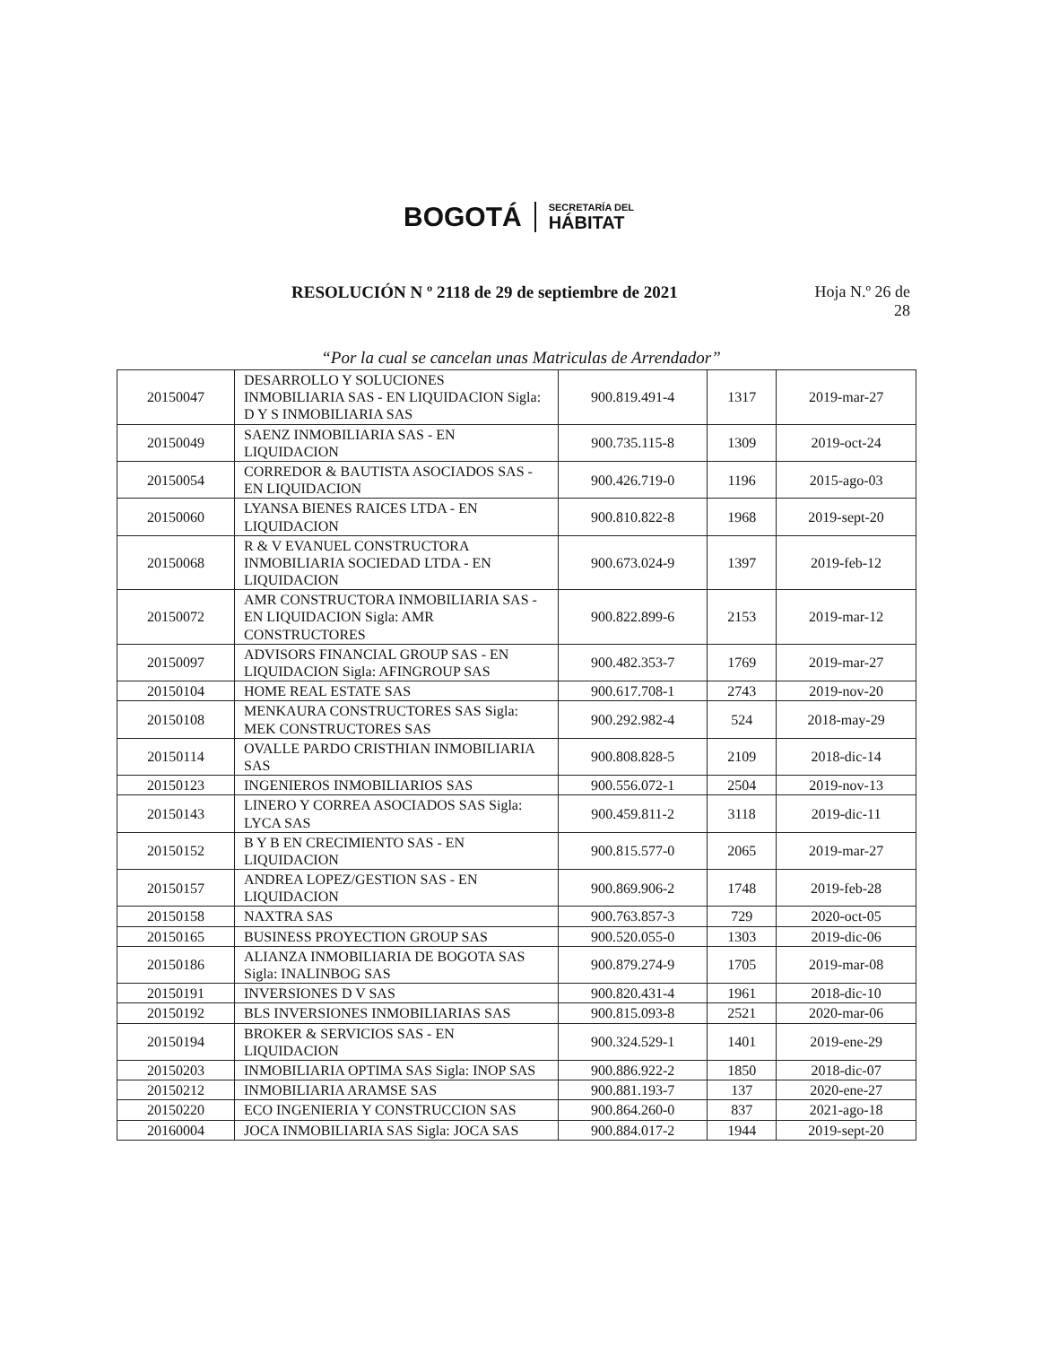BOGOTÁ
SECRETARÍA DEL
HÁBITAT
RESOLUCIÓN N º 2118 de 29 de septiembre de 2021
Hoja N.º 26 de
28
“Por la cual se cancelan unas Matriculas de Arrendador”
| 20150047 | DESARROLLO Y SOLUCIONES INMOBILIARIA SAS - EN LIQUIDACION Sigla: D Y S INMOBILIARIA SAS | 900.819.491-4 | 1317 | 2019-mar-27 |
| 20150049 | SAENZ INMOBILIARIA SAS - EN LIQUIDACION | 900.735.115-8 | 1309 | 2019-oct-24 |
| 20150054 | CORREDOR & BAUTISTA ASOCIADOS SAS - EN LIQUIDACION | 900.426.719-0 | 1196 | 2015-ago-03 |
| 20150060 | LYANSA BIENES RAICES LTDA - EN LIQUIDACION | 900.810.822-8 | 1968 | 2019-sept-20 |
| 20150068 | R & V EVANUEL CONSTRUCTORA INMOBILIARIA SOCIEDAD LTDA - EN LIQUIDACION | 900.673.024-9 | 1397 | 2019-feb-12 |
| 20150072 | AMR CONSTRUCTORA INMOBILIARIA SAS - EN LIQUIDACION Sigla: AMR CONSTRUCTORES | 900.822.899-6 | 2153 | 2019-mar-12 |
| 20150097 | ADVISORS FINANCIAL GROUP SAS - EN LIQUIDACION Sigla: AFINGROUP SAS | 900.482.353-7 | 1769 | 2019-mar-27 |
| 20150104 | HOME REAL ESTATE SAS | 900.617.708-1 | 2743 | 2019-nov-20 |
| 20150108 | MENKAURA CONSTRUCTORES SAS Sigla: MEK CONSTRUCTORES SAS | 900.292.982-4 | 524 | 2018-may-29 |
| 20150114 | OVALLE PARDO CRISTHIAN INMOBILIARIA SAS | 900.808.828-5 | 2109 | 2018-dic-14 |
| 20150123 | INGENIEROS INMOBILIARIOS SAS | 900.556.072-1 | 2504 | 2019-nov-13 |
| 20150143 | LINERO Y CORREA ASOCIADOS SAS Sigla: LYCA SAS | 900.459.811-2 | 3118 | 2019-dic-11 |
| 20150152 | B Y B EN CRECIMIENTO SAS - EN LIQUIDACION | 900.815.577-0 | 2065 | 2019-mar-27 |
| 20150157 | ANDREA LOPEZ/GESTION SAS - EN LIQUIDACION | 900.869.906-2 | 1748 | 2019-feb-28 |
| 20150158 | NAXTRA SAS | 900.763.857-3 | 729 | 2020-oct-05 |
| 20150165 | BUSINESS PROYECTION GROUP SAS | 900.520.055-0 | 1303 | 2019-dic-06 |
| 20150186 | ALIANZA INMOBILIARIA DE BOGOTA SAS Sigla: INALINBOG SAS | 900.879.274-9 | 1705 | 2019-mar-08 |
| 20150191 | INVERSIONES D V SAS | 900.820.431-4 | 1961 | 2018-dic-10 |
| 20150192 | BLS INVERSIONES INMOBILIARIAS SAS | 900.815.093-8 | 2521 | 2020-mar-06 |
| 20150194 | BROKER & SERVICIOS SAS - EN LIQUIDACION | 900.324.529-1 | 1401 | 2019-ene-29 |
| 20150203 | INMOBILIARIA OPTIMA SAS Sigla: INOP SAS | 900.886.922-2 | 1850 | 2018-dic-07 |
| 20150212 | INMOBILIARIA ARAMSE SAS | 900.881.193-7 | 137 | 2020-ene-27 |
| 20150220 | ECO INGENIERIA Y CONSTRUCCION SAS | 900.864.260-0 | 837 | 2021-ago-18 |
| 20160004 | JOCA INMOBILIARIA SAS Sigla: JOCA SAS | 900.884.017-2 | 1944 | 2019-sept-20 |